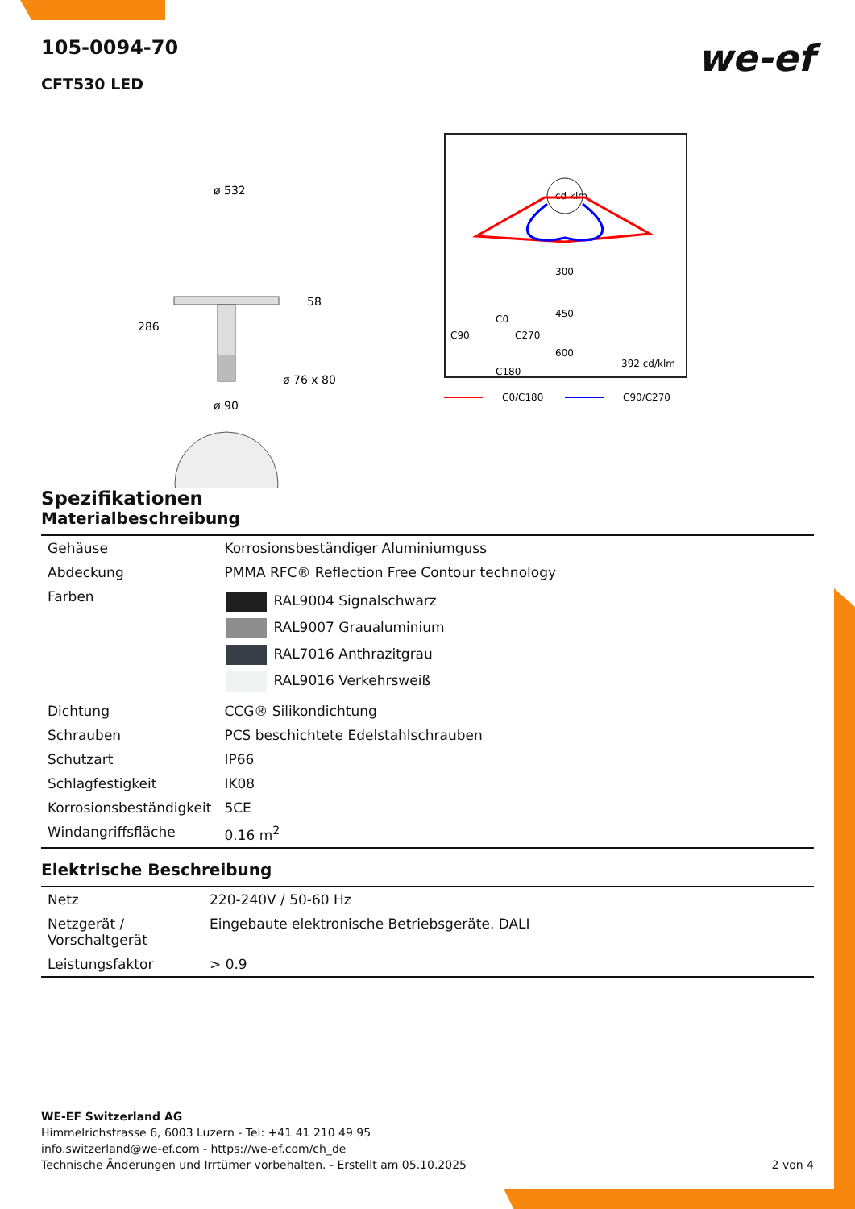105-0094-70
CFT530 LED
we-ef
ø 532
58
286
ø 76 x 80
ø 90
cd klm
300
450
600
C0
C90
C270
C180
392 cd/klm
C0/C180
C90/C270
Spezifikationen
Materialbeschreibung
| Gehäuse | Korrosionsbeständiger Aluminiumguss |
| Abdeckung | PMMA RFC® Reflection Free Contour technology |
| Farben | RAL9004 Signalschwarz RAL9007 Graualuminium RAL7016 Anthrazitgrau RAL9016 Verkehrsweiß |
| Dichtung | CCG® Silikondichtung |
| Schrauben | PCS beschichtete Edelstahlschrauben |
| Schutzart | IP66 |
| Schlagfestigkeit | IK08 |
| Korrosionsbeständigkeit | 5CE |
| Windangriffsfläche | 0.16 m<sup>2</sup> |
Elektrische Beschreibung
| Netz | 220-240V / 50-60 Hz |
| Netzgerät / Vorschaltgerät | Eingebaute elektronische Betriebsgeräte. DALI |
| Leistungsfaktor | > 0.9 |
WE-EF Switzerland AG
Himmelrichstrasse 6, 6003 Luzern - Tel: +41 41 210 49 95
info.switzerland@we-ef.com - https://we-ef.com/ch_de
Technische Änderungen und Irrtümer vorbehalten. - Erstellt am 05.10.2025 2 von 4